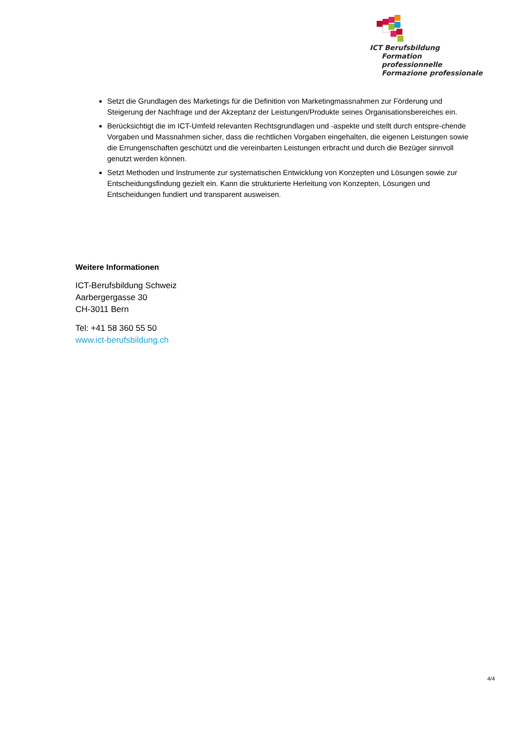ICT Berufsbildung
Formation professionnelle
Formazione professionale
Setzt die Grundlagen des Marketings für die Definition von Marketingmassnahmen zur Förderung und Steigerung der Nachfrage und der Akzeptanz der Leistungen/Produkte seines Organisationsbereiches ein.
Berücksichtigt die im ICT-Umfeld relevanten Rechtsgrundlagen und -aspekte und stellt durch entspre-chende Vorgaben und Massnahmen sicher, dass die rechtlichen Vorgaben eingehalten, die eigenen Leistungen sowie die Errungenschaften geschützt und die vereinbarten Leistungen erbracht und durch die Bezüger sinnvoll genutzt werden können.
Setzt Methoden und Instrumente zur systematischen Entwicklung von Konzepten und Lösungen sowie zur Entscheidungsfindung gezielt ein. Kann die strukturierte Herleitung von Konzepten, Lösungen und Entscheidungen fundiert und transparent ausweisen.
Weitere Informationen
ICT-Berufsbildung Schweiz
Aarbergergasse 30
CH-3011 Bern
Tel: +41 58 360 55 50
www.ict-berufsbildung.ch
4/4